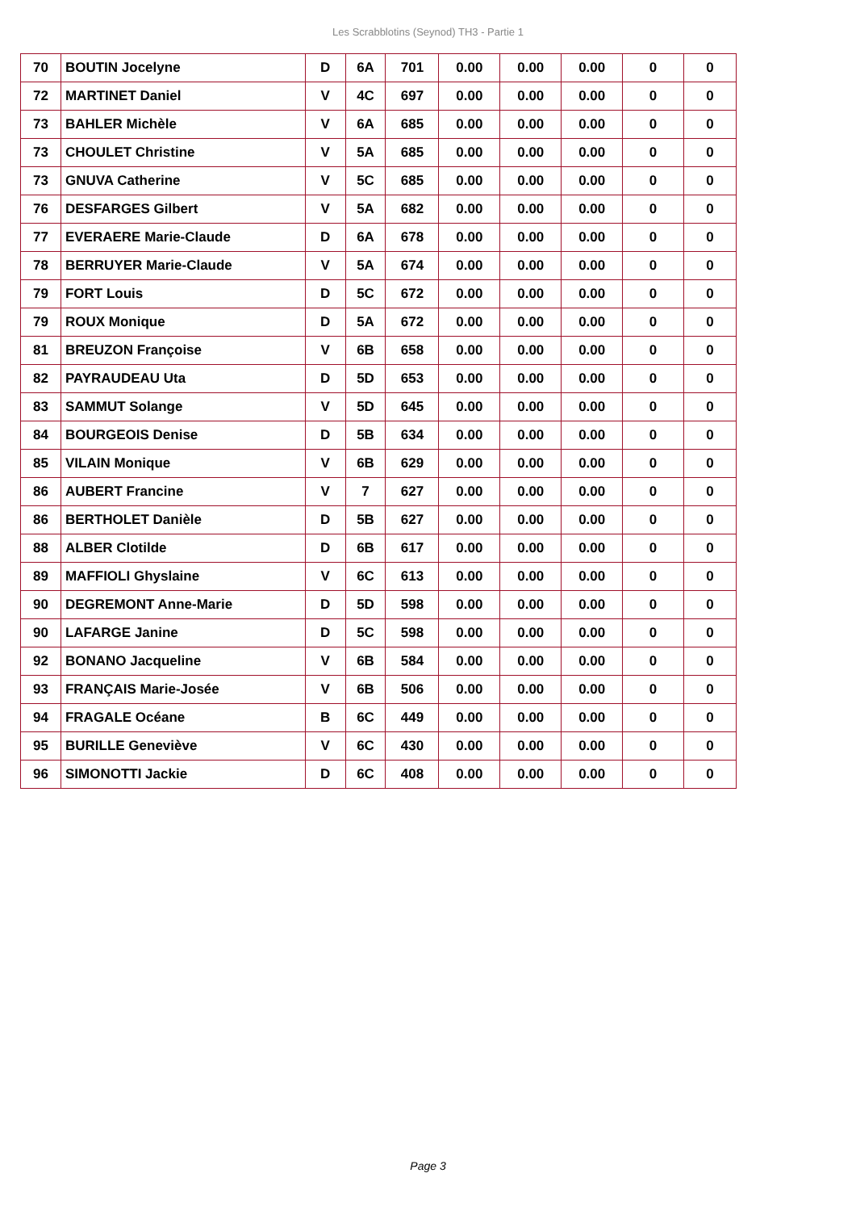Les Scrabblotins (Seynod) TH3 - Partie 1
| 70 | BOUTIN Jocelyne | D | 6A | 701 | 0.00 | 0.00 | 0.00 | 0 | 0 |
| 72 | MARTINET Daniel | V | 4C | 697 | 0.00 | 0.00 | 0.00 | 0 | 0 |
| 73 | BAHLER Michèle | V | 6A | 685 | 0.00 | 0.00 | 0.00 | 0 | 0 |
| 73 | CHOULET Christine | V | 5A | 685 | 0.00 | 0.00 | 0.00 | 0 | 0 |
| 73 | GNUVA Catherine | V | 5C | 685 | 0.00 | 0.00 | 0.00 | 0 | 0 |
| 76 | DESFARGES Gilbert | V | 5A | 682 | 0.00 | 0.00 | 0.00 | 0 | 0 |
| 77 | EVERAERE Marie-Claude | D | 6A | 678 | 0.00 | 0.00 | 0.00 | 0 | 0 |
| 78 | BERRUYER Marie-Claude | V | 5A | 674 | 0.00 | 0.00 | 0.00 | 0 | 0 |
| 79 | FORT Louis | D | 5C | 672 | 0.00 | 0.00 | 0.00 | 0 | 0 |
| 79 | ROUX Monique | D | 5A | 672 | 0.00 | 0.00 | 0.00 | 0 | 0 |
| 81 | BREUZON Françoise | V | 6B | 658 | 0.00 | 0.00 | 0.00 | 0 | 0 |
| 82 | PAYRAUDEAU Uta | D | 5D | 653 | 0.00 | 0.00 | 0.00 | 0 | 0 |
| 83 | SAMMUT Solange | V | 5D | 645 | 0.00 | 0.00 | 0.00 | 0 | 0 |
| 84 | BOURGEOIS Denise | D | 5B | 634 | 0.00 | 0.00 | 0.00 | 0 | 0 |
| 85 | VILAIN Monique | V | 6B | 629 | 0.00 | 0.00 | 0.00 | 0 | 0 |
| 86 | AUBERT Francine | V | 7 | 627 | 0.00 | 0.00 | 0.00 | 0 | 0 |
| 86 | BERTHOLET Danièle | D | 5B | 627 | 0.00 | 0.00 | 0.00 | 0 | 0 |
| 88 | ALBER Clotilde | D | 6B | 617 | 0.00 | 0.00 | 0.00 | 0 | 0 |
| 89 | MAFFIOLI Ghyslaine | V | 6C | 613 | 0.00 | 0.00 | 0.00 | 0 | 0 |
| 90 | DEGREMONT Anne-Marie | D | 5D | 598 | 0.00 | 0.00 | 0.00 | 0 | 0 |
| 90 | LAFARGE Janine | D | 5C | 598 | 0.00 | 0.00 | 0.00 | 0 | 0 |
| 92 | BONANO Jacqueline | V | 6B | 584 | 0.00 | 0.00 | 0.00 | 0 | 0 |
| 93 | FRANÇAIS Marie-Josée | V | 6B | 506 | 0.00 | 0.00 | 0.00 | 0 | 0 |
| 94 | FRAGALE Océane | B | 6C | 449 | 0.00 | 0.00 | 0.00 | 0 | 0 |
| 95 | BURILLE Geneviève | V | 6C | 430 | 0.00 | 0.00 | 0.00 | 0 | 0 |
| 96 | SIMONOTTI Jackie | D | 6C | 408 | 0.00 | 0.00 | 0.00 | 0 | 0 |
Page 3